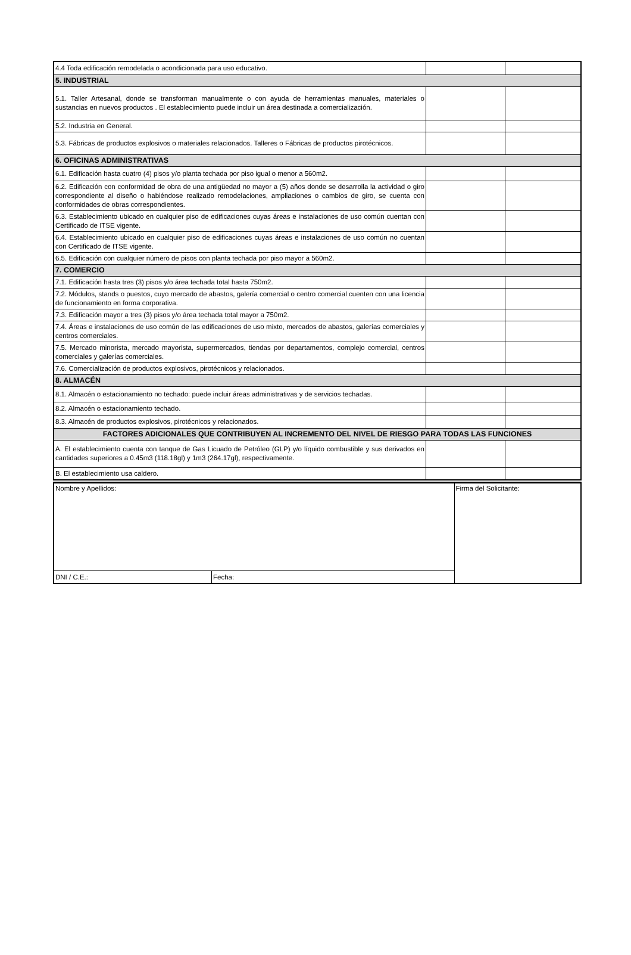| 4.4 Toda edificación remodelada o acondicionada para uso educativo. | | |
| 5. INDUSTRIAL | | |
| 5.1. Taller Artesanal, donde se transforman manualmente o con ayuda de herramientas manuales, materiales o sustancias en nuevos productos . El establecimiento puede incluir un área destinada a comercialización. | | |
| 5.2. Industria en General. | | |
| 5.3. Fábricas de productos explosivos o materiales relacionados. Talleres o Fábricas de productos pirotécnicos. | | |
| 6. OFICINAS ADMINISTRATIVAS | | |
| 6.1. Edificación hasta cuatro (4) pisos y/o planta techada por piso igual o menor a 560m2. | | |
| 6.2. Edificación con conformidad de obra de una antigüedad no mayor a (5) años donde se desarrolla la actividad o giro correspondiente al diseño o habiéndose realizado remodelaciones, ampliaciones o cambios de giro, se cuenta con conformidades de obras correspondientes. | | |
| 6.3. Establecimiento ubicado en cualquier piso de edificaciones cuyas áreas e instalaciones de uso común cuentan con Certificado de ITSE vigente. | | |
| 6.4. Establecimiento ubicado en cualquier piso de edificaciones cuyas áreas e instalaciones de uso común no cuentan con Certificado de ITSE vigente. | | |
| 6.5. Edificación con cualquier número de pisos con planta techada por piso mayor a 560m2. | | |
| 7. COMERCIO | | |
| 7.1. Edificación hasta tres (3) pisos y/o área techada total hasta 750m2. | | |
| 7.2. Módulos, stands o puestos, cuyo mercado de abastos, galería comercial o centro comercial cuenten con una licencia de funcionamiento en forma corporativa. | | |
| 7.3. Edificación mayor a tres (3) pisos y/o área techada total mayor a 750m2. | | |
| 7.4. Áreas e instalaciones de uso común de las edificaciones de uso mixto, mercados de abastos, galerías comerciales y centros comerciales. | | |
| 7.5. Mercado minorista, mercado mayorista, supermercados, tiendas por departamentos, complejo comercial, centros comerciales y galerías comerciales. | | |
| 7.6. Comercialización de productos explosivos, pirotécnicos y relacionados. | | |
| 8. ALMACÉN | | |
| 8.1. Almacén o estacionamiento no techado: puede incluir áreas administrativas y de servicios techadas. | | |
| 8.2. Almacén o estacionamiento techado. | | |
| 8.3. Almacén de productos explosivos, pirotécnicos y relacionados. | | |
| FACTORES ADICIONALES QUE CONTRIBUYEN AL INCREMENTO DEL NIVEL DE RIESGO PARA TODAS LAS FUNCIONES | | |
| A. El establecimiento cuenta con tanque de Gas Licuado de Petróleo (GLP) y/o líquido combustible y sus derivados en cantidades superiores a 0.45m3 (118.18gl) y 1m3 (264.17gl), respectivamente. | | |
| B. El establecimiento usa caldero. | | |
| Nombre y Apellidos: | | Firma del Solicitante: |
| DNI / C.E.: | Fecha: | |